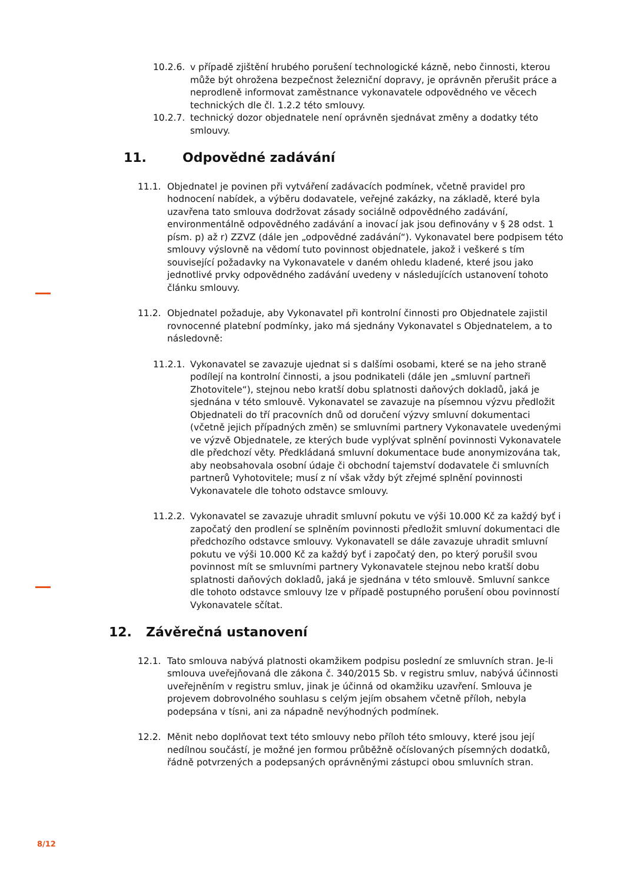10.2.6. v případě zjištění hrubého porušení technologické kázně, nebo činnosti, kterou může být ohrožena bezpečnost železniční dopravy, je oprávněn přerušit práce a neprodleně informovat zaměstnance vykonavatele odpovědného ve věcech technických dle čl. 1.2.2 této smlouvy.
10.2.7. technický dozor objednatele není oprávněn sjednávat změny a dodatky této smlouvy.
11. Odpovědné zadávání
11.1. Objednatel je povinen při vytváření zadávacích podmínek, včetně pravidel pro hodnocení nabídek, a výběru dodavatele, veřejné zakázky, na základě, které byla uzavřena tato smlouva dodržovat zásady sociálně odpovědného zadávání, environmentálně odpovědného zadávání a inovací jak jsou definovány v § 28 odst. 1 písm. p) až r) ZZVZ (dále jen „odpovědné zadávání“). Vykonavatel bere podpisem této smlouvy výslovně na vědomí tuto povinnost objednatele, jakož i veškeré s tím související požadavky na Vykonavatele v daném ohledu kladené, které jsou jako jednotlivé prvky odpovědného zadávání uvedeny v následujících ustanovení tohoto článku smlouvy.
11.2. Objednatel požaduje, aby Vykonavatel při kontrolní činnosti pro Objednatele zajistil rovnocenné platební podmínky, jako má sjednány Vykonavatel s Objednatelem, a to následovně:
11.2.1. Vykonavatel se zavazuje ujednat si s dalšími osobami, které se na jeho straně podílejí na kontrolní činnosti, a jsou podnikateli (dále jen „smluvní partneři Zhotovitele“), stejnou nebo kratší dobu splatnosti daňových dokladů, jaká je sjednána v této smlouvě. Vykonavatel se zavazuje na písemnou výzvu předložit Objednateli do tří pracovních dnů od doručení výzvy smluvní dokumentaci (včetně jejich případných změn) se smluvními partnery Vykonavatele uvedenými ve výzvě Objednatele, ze kterých bude vyplývat splnění povinnosti Vykonavatele dle předchozí věty. Předkládaná smluvní dokumentace bude anonymizována tak, aby neobsahovala osobní údaje či obchodní tajemství dodavatele či smluvních partnerů Vyhotovitele; musí z ní však vždy být zřejmé splnění povinnosti Vykonavatele dle tohoto odstavce smlouvy.
11.2.2. Vykonavatel se zavazuje uhradit smluvní pokutu ve výši 10.000 Kč za každý byť i započatý den prodlení se splněním povinnosti předložit smluvní dokumentaci dle předchozího odstavce smlouvy. Vykonavatell se dále zavazuje uhradit smluvní pokutu ve výši 10.000 Kč za každý byť i započatý den, po který porušil svou povinnost mít se smluvními partnery Vykonavatele stejnou nebo kratší dobu splatnosti daňových dokladů, jaká je sjednána v této smlouvě. Smluvní sankce dle tohoto odstavce smlouvy lze v případě postupného porušení obou povinností Vykonavatele sčítat.
12. Závěrečná ustanovení
12.1. Tato smlouva nabývá platnosti okamžikem podpisu poslední ze smluvních stran. Je-li smlouva uveřejňovaná dle zákona č. 340/2015 Sb. v registru smluv, nabývá účinnosti uveřejněním v registru smluv, jinak je účinná od okamžiku uzavření. Smlouva je projevem dobrovolného souhlasu s celým jejím obsahem včetně příloh, nebyla podepsána v tísni, ani za nápadně nevýhodných podmínek.
12.2. Měnit nebo doplňovat text této smlouvy nebo příloh této smlouvy, které jsou její nedílnou součástí, je možné jen formou průběžně očíslovaných písemných dodatků, řádně potvrzených a podepsaných oprávněnými zástupci obou smluvních stran.
8/12